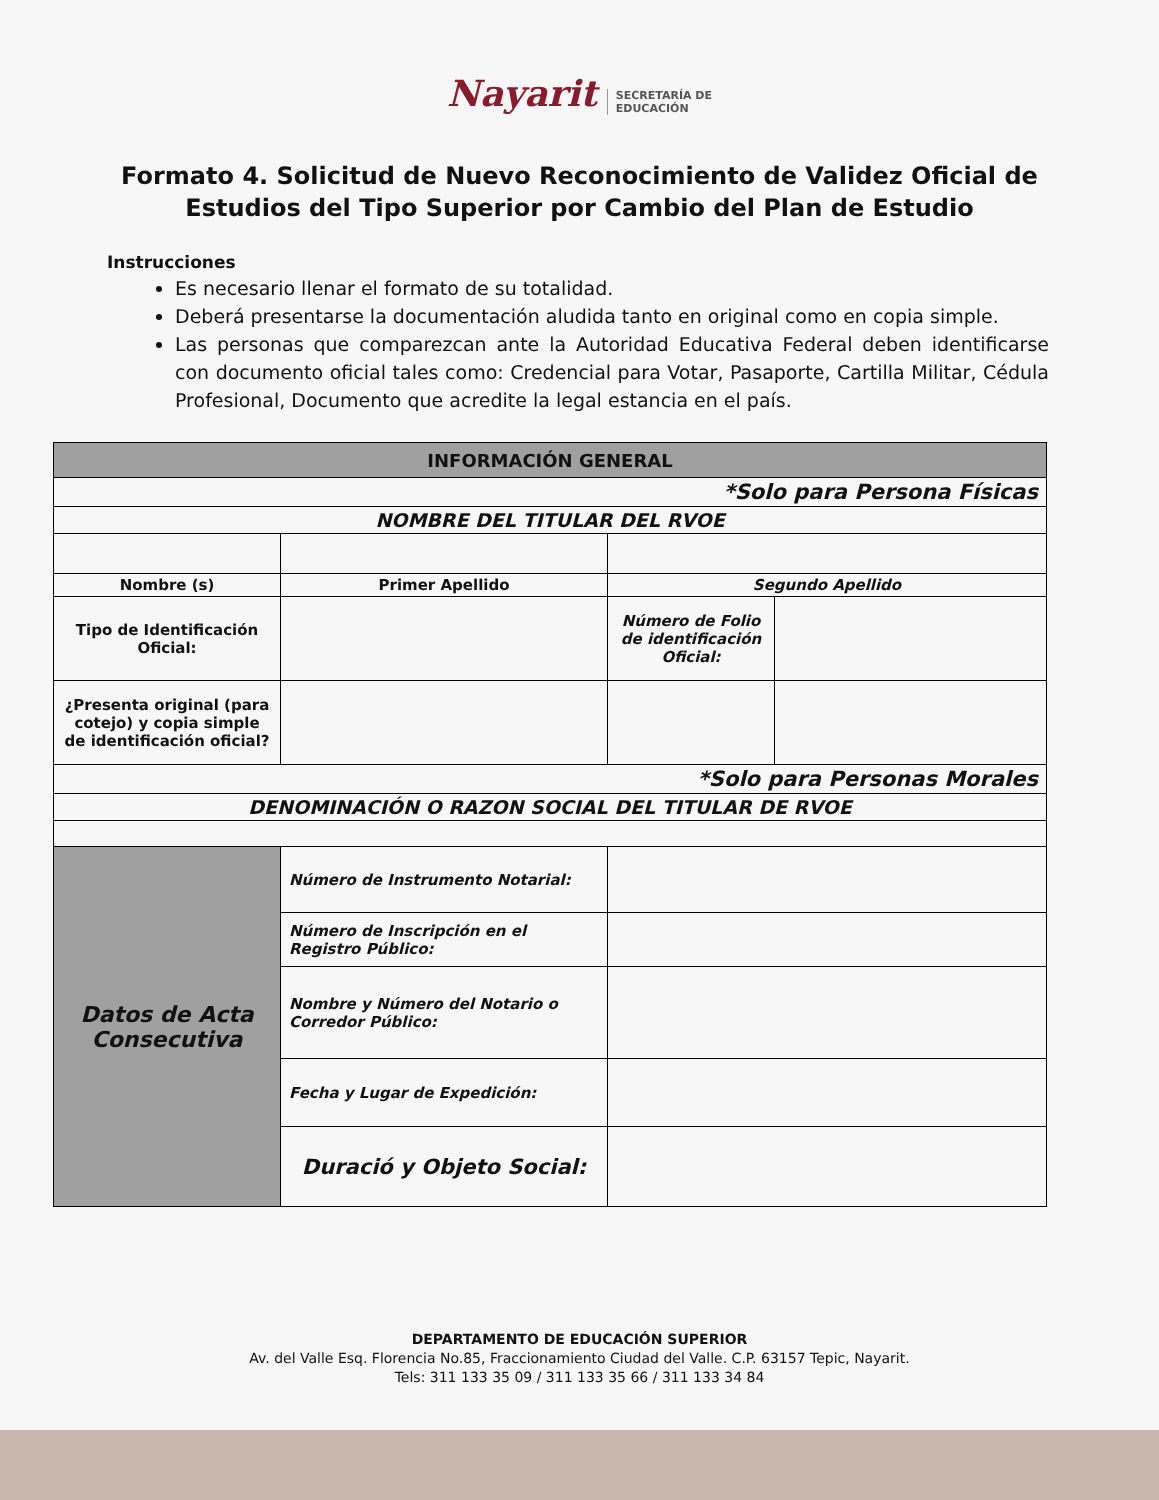Nayarit SECRETARÍA DE
EDUCACIÓN
Formato 4. Solicitud de Nuevo Reconocimiento de Validez Oficial de Estudios del Tipo Superior por Cambio del Plan de Estudio
Instrucciones
Es necesario llenar el formato de su totalidad.
Deberá presentarse la documentación aludida tanto en original como en copia simple.
Las personas que comparezcan ante la Autoridad Educativa Federal deben identificarse con documento oficial tales como: Credencial para Votar, Pasaporte, Cartilla Militar, Cédula Profesional, Documento que acredite la legal estancia en el país.
| INFORMACIÓN GENERAL | | | |
| --- | --- | --- | --- |
| *Solo para Persona Físicas | | | |
| NOMBRE DEL TITULAR DEL RVOE | | | |
| Nombre (s) | Primer Apellido | Segundo Apellido | |
| Tipo de Identificación Oficial: | | Número de Folio de identificación Oficial: | |
| ¿Presenta original (para cotejo) y copia simple de identificación oficial? | | | |
| *Solo para Personas Morales | | | |
| DENOMINACIÓN O RAZON SOCIAL DEL TITULAR DE RVOE | | | |
| Datos de Acta Consecutiva | Número de Instrumento Notarial: | | |
| | Número de Inscripción en el Registro Público: | | |
| | Nombre y Número del Notario o Corredor Público: | | |
| | Fecha y Lugar de Expedición: | | |
| | Duració y Objeto Social: | | |
DEPARTAMENTO DE EDUCACIÓN SUPERIOR
Av. del Valle Esq. Florencia No.85, Fraccionamiento Ciudad del Valle. C.P. 63157 Tepic, Nayarit.
Tels: 311 133 35 09 / 311 133 35 66 / 311 133 34 84